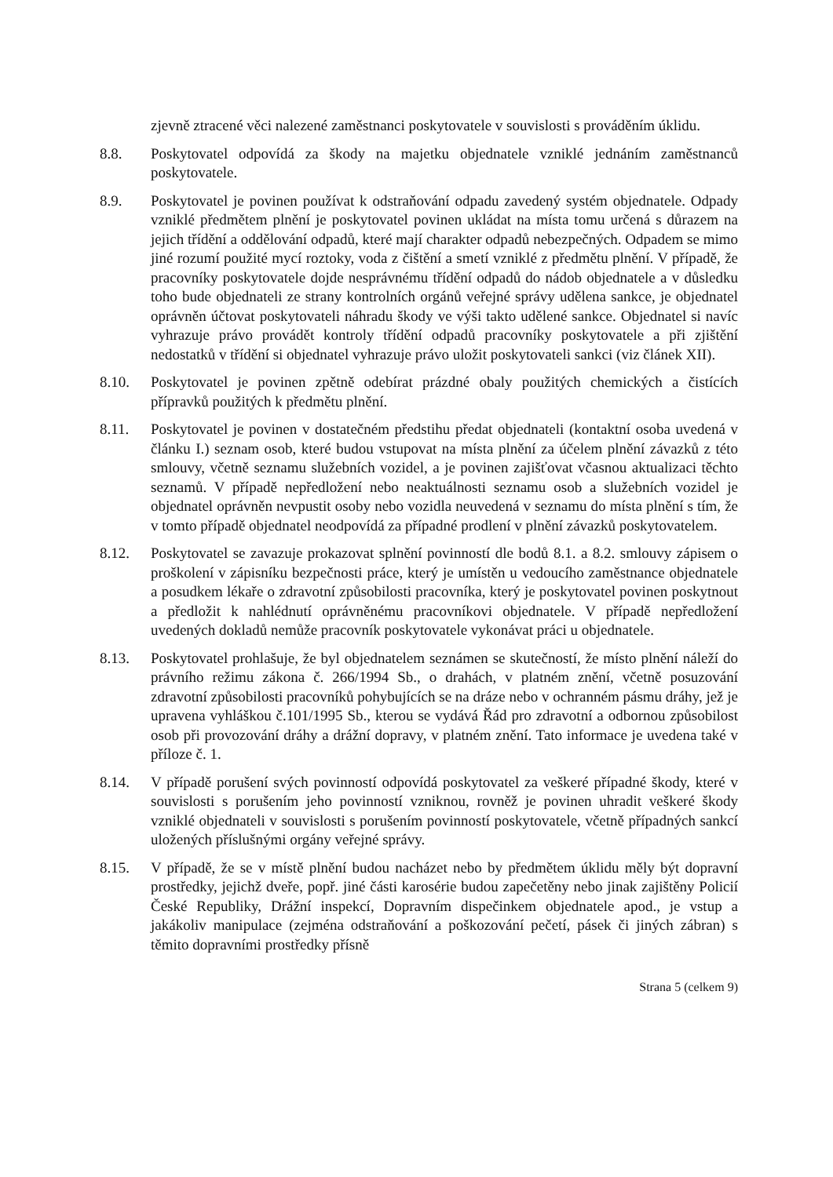zjevně ztracené věci nalezené zaměstnanci poskytovatele v souvislosti s prováděním úklidu.
8.8. Poskytovatel odpovídá za škody na majetku objednatele vzniklé jednáním zaměstnanců poskytovatele.
8.9. Poskytovatel je povinen používat k odstraňování odpadu zavedený systém objednatele. Odpady vzniklé předmětem plnění je poskytovatel povinen ukládat na místa tomu určená s důrazem na jejich třídění a oddělování odpadů, které mají charakter odpadů nebezpečných. Odpadem se mimo jiné rozumí použité mycí roztoky, voda z čištění a smetí vzniklé z předmětu plnění. V případě, že pracovníky poskytovatele dojde nesprávnému třídění odpadů do nádob objednatele a v důsledku toho bude objednateli ze strany kontrolních orgánů veřejné správy udělena sankce, je objednatel oprávněn účtovat poskytovateli náhradu škody ve výši takto udělené sankce. Objednatel si navíc vyhrazuje právo provádět kontroly třídění odpadů pracovníky poskytovatele a při zjištění nedostatků v třídění si objednatel vyhrazuje právo uložit poskytovateli sankci (viz článek XII).
8.10. Poskytovatel je povinen zpětně odebírat prázdné obaly použitých chemických a čistících přípravků použitých k předmětu plnění.
8.11. Poskytovatel je povinen v dostatečném předstihu předat objednateli (kontaktní osoba uvedená v článku I.) seznam osob, které budou vstupovat na místa plnění za účelem plnění závazků z této smlouvy, včetně seznamu služebních vozidel, a je povinen zajišťovat včasnou aktualizaci těchto seznamů. V případě nepředložení nebo neaktuálnosti seznamu osob a služebních vozidel je objednatel oprávněn nevpustit osoby nebo vozidla neuvedená v seznamu do místa plnění s tím, že v tomto případě objednatel neodpovídá za případné prodlení v plnění závazků poskytovatelem.
8.12. Poskytovatel se zavazuje prokazovat splnění povinností dle bodů 8.1. a 8.2. smlouvy zápisem o proškolení v zápisníku bezpečnosti práce, který je umístěn u vedoucího zaměstnance objednatele a posudkem lékaře o zdravotní způsobilosti pracovníka, který je poskytovatel povinen poskytnout a předložit k nahlédnutí oprávněnému pracovníkovi objednatele. V případě nepředložení uvedených dokladů nemůže pracovník poskytovatele vykonávat práci u objednatele.
8.13. Poskytovatel prohlašuje, že byl objednatelem seznámen se skutečností, že místo plnění náleží do právního režimu zákona č. 266/1994 Sb., o drahách, v platném znění, včetně posuzování zdravotní způsobilosti pracovníků pohybujících se na dráze nebo v ochranném pásmu dráhy, jež je upravena vyhláškou č.101/1995 Sb., kterou se vydává Řád pro zdravotní a odbornou způsobilost osob při provozování dráhy a drážní dopravy, v platném znění. Tato informace je uvedena také v příloze č. 1.
8.14. V případě porušení svých povinností odpovídá poskytovatel za veškeré případné škody, které v souvislosti s porušením jeho povinností vzniknou, rovněž je povinen uhradit veškeré škody vzniklé objednateli v souvislosti s porušením povinností poskytovatele, včetně případných sankcí uložených příslušnými orgány veřejné správy.
8.15. V případě, že se v místě plnění budou nacházet nebo by předmětem úklidu měly být dopravní prostředky, jejichž dveře, popř. jiné části karosérie budou zapečetěny nebo jinak zajištěny Policií České Republiky, Drážní inspekcí, Dopravním dispečinkem objednatele apod., je vstup a jakákoliv manipulace (zejména odstraňování a poškozování pečetí, pásek či jiných zábran) s těmito dopravními prostředky přísně
Strana 5 (celkem 9)